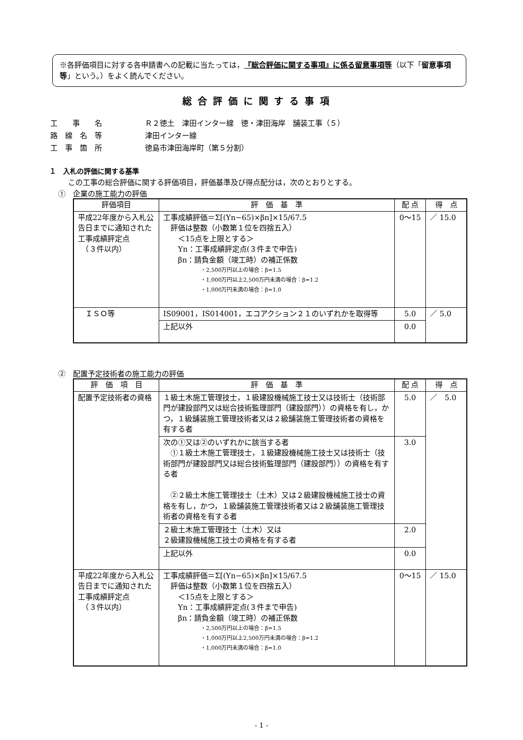※各評価項目に対する各申請書への記載に当たっては，『総合評価に関する事項』に係る留意事項等（以下「留意事項等」という。）をよく読んでください。
総合評価に関する事項
| 工 事 名 | Ｒ２徳土 津田インター線 徳・津田海岸 舗装工事（５） |
| 路 線 名 等 | 津田インター線 |
| 工 事 箇 所 | 徳島市津田海岸町（第５分割） |
１　入札の評価に関する基準
この工事の総合評価に関する評価項目，評価基準及び得点配分は，次のとおりとする。
①　企業の施工能力の評価
| 評価項目 | 評 価 基 準 | 配 点 | 得 点 |
| --- | --- | --- | --- |
| 平成22年度から入札公告日までに通知された工事成績評定点 （３件以内） | 工事成績評価＝Σ[(Yn−65)×βn]×15/67.5 評価は整数（小数第１位を四捨五入） ＜15点を上限とする＞ Yn：工事成績評定点(３件まで申告) βn：請負金額（竣工時）の補正係数 ・2,500万円以上の場合：β=1.5 ・1,000万円以上2,500万円未満の場合：β=1.2 ・1,000万円未満の場合：β=1.0 | 0〜15 | ／ 15.0 |
| ＩＳＯ等 | IS09001，IS014001，エコアクション２１のいずれかを取得等 | 5.0 | ／ 5.0 |
| | 上記以外 | 0.0 | |
②　配置予定技術者の施工能力の評価
| 評 価 項 目 | 評 価 基 準 | 配 点 | 得 点 |
| --- | --- | --- | --- |
| 配置予定技術者の資格 | １級土木施工管理技士，１級建設機械施工技士又は技術士（技術部門が建設部門又は総合技術監理部門（建設部門））の資格を有し，かつ，１級舗装施工管理技術者又は２級舗装施工管理技術者の資格を有する者 | 5.0 | ／ 5.0 |
| | 次の①又は②のいずれかに該当する者 ①１級土木施工管理技士，１級建設機械施工技士又は技術士（技術部門が建設部門又は総合技術監理部門（建設部門））の資格を有する者 ②２級土木施工管理技士（土木）又は２級建設機械施工技士の資格を有し，かつ，１級舗装施工管理技術者又は２級舗装施工管理技術者の資格を有する者 | 3.0 | |
| | ２級土木施工管理技士（土木）又は ２級建設機械施工技士の資格を有する者 | 2.0 | |
| | 上記以外 | 0.0 | |
| 平成22年度から入札公告日までに通知された工事成績評定点 （３件以内） | 工事成績評価＝Σ[(Yn−65)×βn]×15/67.5 評価は整数（小数第１位を四捨五入） ＜15点を上限とする＞ Yn：工事成績評定点(３件まで申告) βn：請負金額（竣工時）の補正係数 ・2,500万円以上の場合：β=1.5 ・1,000万円以上2,500万円未満の場合：β=1.2 ・1,000万円未満の場合：β=1.0 | 0〜15 | ／ 15.0 |
- 1 -